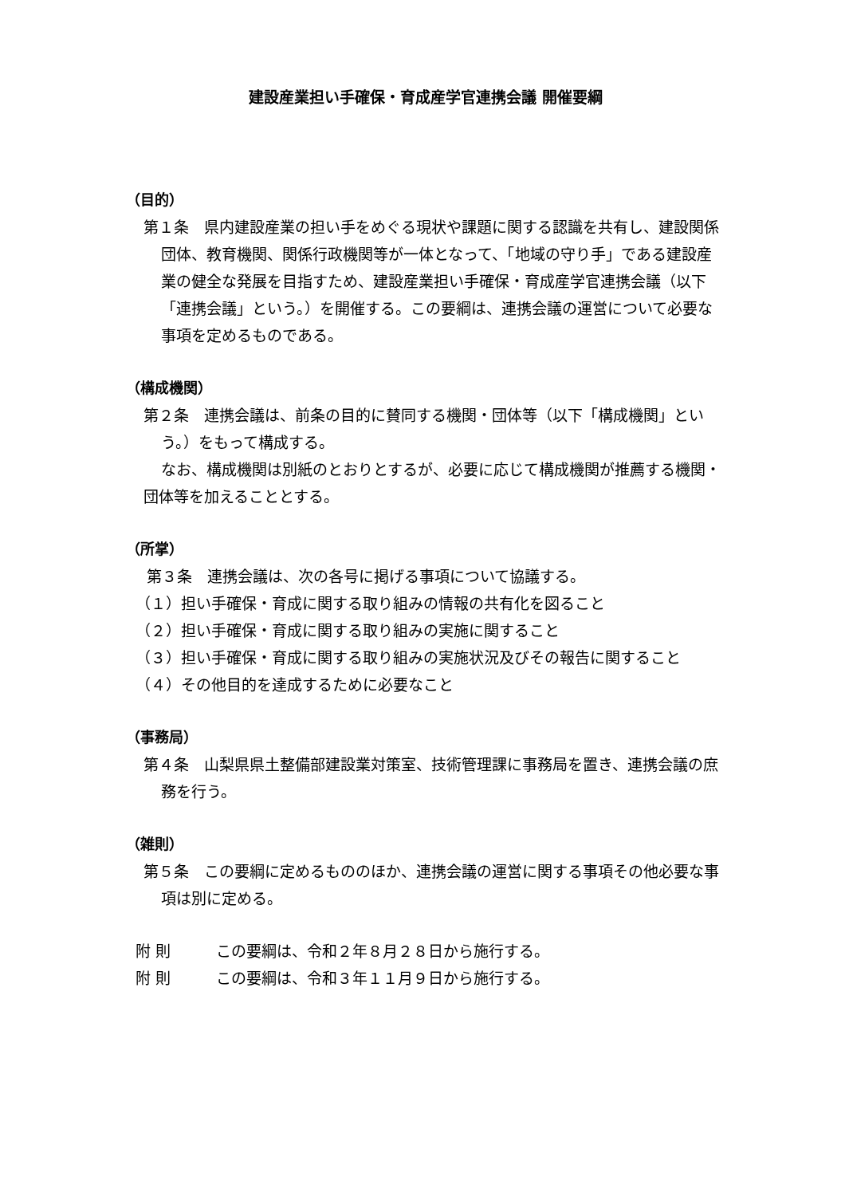建設産業担い手確保・育成産学官連携会議 開催要綱
（目的）
第１条　県内建設産業の担い手をめぐる現状や課題に関する認識を共有し、建設関係団体、教育機関、関係行政機関等が一体となって、「地域の守り手」である建設産業の健全な発展を目指すため、建設産業担い手確保・育成産学官連携会議（以下「連携会議」という。）を開催する。この要綱は、連携会議の運営について必要な事項を定めるものである。
（構成機関）
第２条　連携会議は、前条の目的に賛同する機関・団体等（以下「構成機関」という。）をもって構成する。
なお、構成機関は別紙のとおりとするが、必要に応じて構成機関が推薦する機関・団体等を加えることとする。
（所掌）
第３条　連携会議は、次の各号に掲げる事項について協議する。
（１）担い手確保・育成に関する取り組みの情報の共有化を図ること
（２）担い手確保・育成に関する取り組みの実施に関すること
（３）担い手確保・育成に関する取り組みの実施状況及びその報告に関すること
（４）その他目的を達成するために必要なこと
（事務局）
第４条　山梨県県土整備部建設業対策室、技術管理課に事務局を置き、連携会議の庶務を行う。
（雑則）
第５条　この要綱に定めるもののほか、連携会議の運営に関する事項その他必要な事項は別に定める。
附 則 この要綱は、令和２年８月２８日から施行する。
附 則 この要綱は、令和３年１１月９日から施行する。